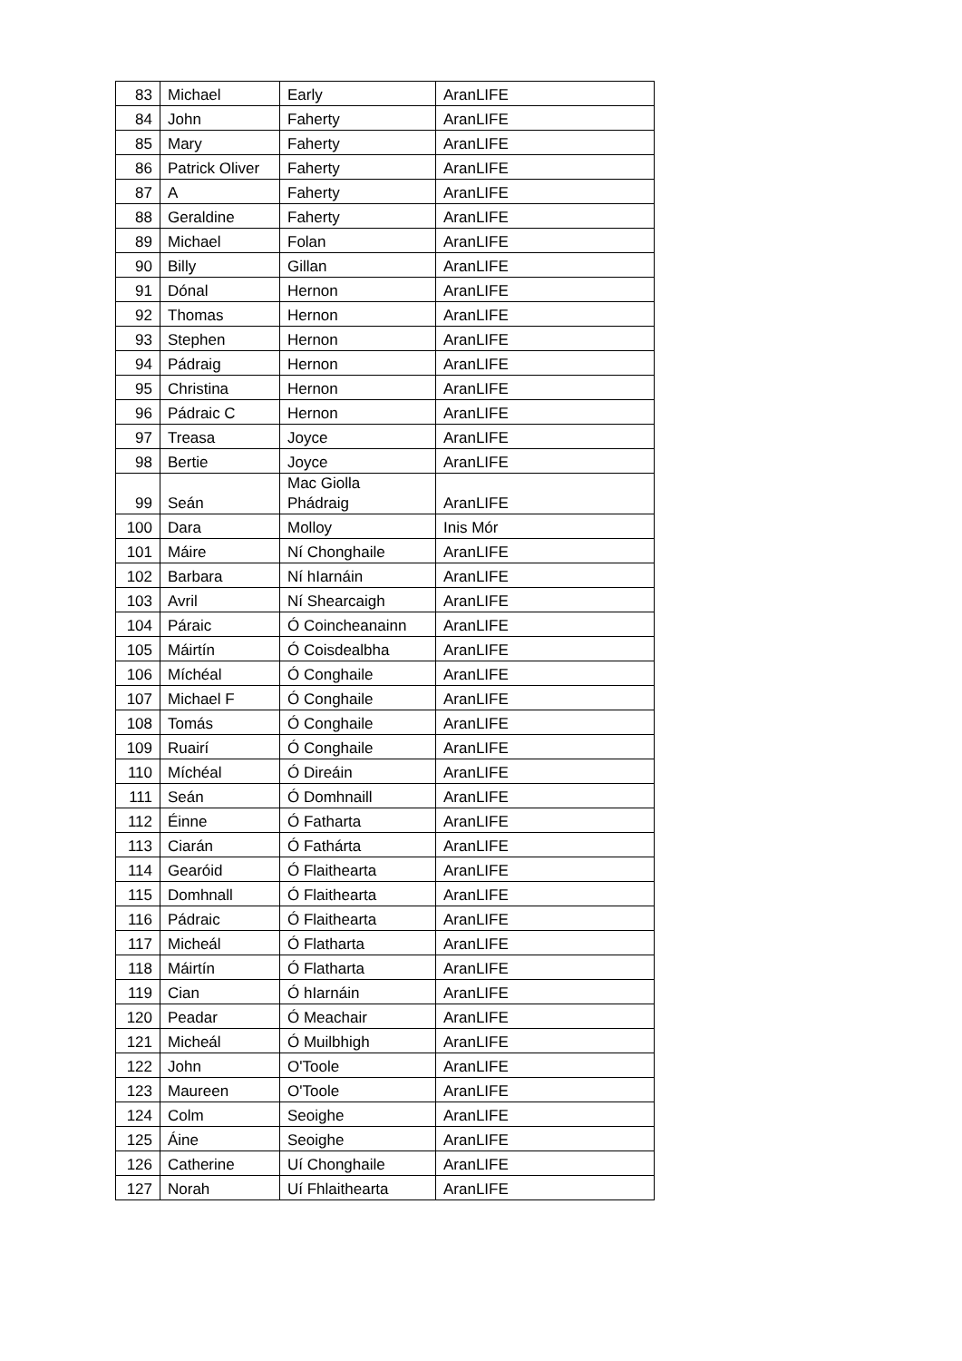| 83 | Michael | Early | AranLIFE |
| 84 | John | Faherty | AranLIFE |
| 85 | Mary | Faherty | AranLIFE |
| 86 | Patrick Oliver | Faherty | AranLIFE |
| 87 | A | Faherty | AranLIFE |
| 88 | Geraldine | Faherty | AranLIFE |
| 89 | Michael | Folan | AranLIFE |
| 90 | Billy | Gillan | AranLIFE |
| 91 | Dónal | Hernon | AranLIFE |
| 92 | Thomas | Hernon | AranLIFE |
| 93 | Stephen | Hernon | AranLIFE |
| 94 | Pádraig | Hernon | AranLIFE |
| 95 | Christina | Hernon | AranLIFE |
| 96 | Pádraic C | Hernon | AranLIFE |
| 97 | Treasa | Joyce | AranLIFE |
| 98 | Bertie | Joyce | AranLIFE |
| 99 | Seán | Mac Giolla Phádraig | AranLIFE |
| 100 | Dara | Molloy | Inis Mór |
| 101 | Máire | Ní Chonghaile | AranLIFE |
| 102 | Barbara | Ní hIarnáin | AranLIFE |
| 103 | Avril | Ní Shearcaigh | AranLIFE |
| 104 | Páraic | Ó Coincheanainn | AranLIFE |
| 105 | Máirtín | Ó Coisdealbha | AranLIFE |
| 106 | Míchéal | Ó Conghaile | AranLIFE |
| 107 | Michael F | Ó Conghaile | AranLIFE |
| 108 | Tomás | Ó Conghaile | AranLIFE |
| 109 | Ruairí | Ó Conghaile | AranLIFE |
| 110 | Míchéal | Ó Direáin | AranLIFE |
| 111 | Seán | Ó Domhnaill | AranLIFE |
| 112 | Éinne | Ó Fatharta | AranLIFE |
| 113 | Ciarán | Ó Fathárta | AranLIFE |
| 114 | Gearóid | Ó Flaithearta | AranLIFE |
| 115 | Domhnall | Ó Flaithearta | AranLIFE |
| 116 | Pádraic | Ó Flaithearta | AranLIFE |
| 117 | Micheál | Ó Flatharta | AranLIFE |
| 118 | Máirtín | Ó Flatharta | AranLIFE |
| 119 | Cian | Ó hIarnáin | AranLIFE |
| 120 | Peadar | Ó Meachair | AranLIFE |
| 121 | Micheál | Ó Muilbhigh | AranLIFE |
| 122 | John | O'Toole | AranLIFE |
| 123 | Maureen | O'Toole | AranLIFE |
| 124 | Colm | Seoighe | AranLIFE |
| 125 | Áine | Seoighe | AranLIFE |
| 126 | Catherine | Uí Chonghaile | AranLIFE |
| 127 | Norah | Uí Fhlaithearta | AranLIFE |